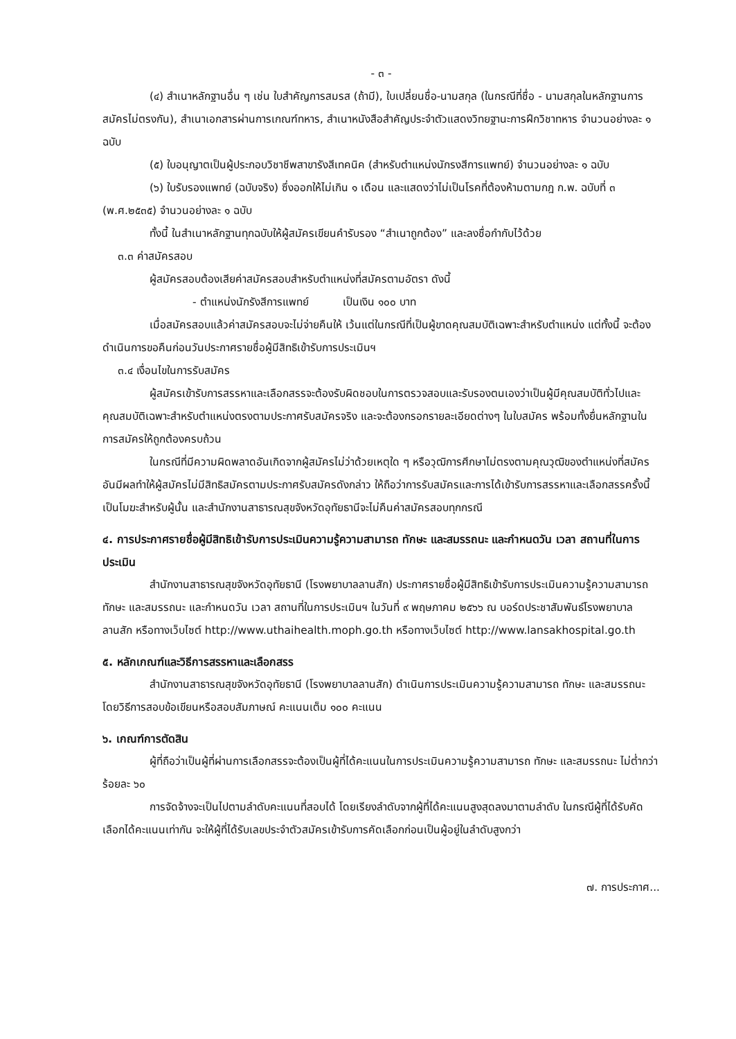- ๓ -
(๔) สำเนาหลักฐานอื่น ๆ เช่น ใบสำคัญการสมรส (ถ้ามี), ใบเปลี่ยนชื่อ-นามสกุล (ในกรณีที่ชื่อ - นามสกุลในหลักฐานการสมัครไม่ตรงกัน), สำเนาเอกสารผ่านการเกณฑ์ทหาร, สำเนาหนังสือสำคัญประจำตัวแสดงวิทยฐานะการฝึกวิชาทหาร จำนวนอย่างละ ๑ ฉบับ
(๕) ใบอนุญาตเป็นผู้ประกอบวิชาชีพสาขารังสีเทคนิค (สำหรับตำแหน่งนักรงสีการแพทย์) จำนวนอย่างละ ๑ ฉบับ
(๖) ใบรับรองแพทย์ (ฉบับจริง) ซึ่งออกให้ไม่เกิน ๑ เดือน และแสดงว่าไม่เป็นโรคที่ต้องห้ามตามกฎ ก.พ. ฉบับที่ ๓ (พ.ศ.๒๕๓๕) จำนวนอย่างละ ๑ ฉบับ
ทั้งนี้ ในสำเนาหลักฐานทุกฉบับให้ผู้สมัครเขียนคำรับรอง “สำเนาถูกต้อง” และลงชื่อกำกับไว้ด้วย
๓.๓ ค่าสมัครสอบ
ผู้สมัครสอบต้องเสียค่าสมัครสอบสำหรับตำแหน่งที่สมัครตามอัตรา ดังนี้
- ตำแหน่งนักรังสีการแพทย์ เป็นเงิน ๑๐๐ บาท
เมื่อสมัครสอบแล้วค่าสมัครสอบจะไม่จ่ายคืนให้ เว้นแต่ในกรณีที่เป็นผู้ขาดคุณสมบัติเฉพาะสำหรับตำแหน่ง แต่ทั้งนี้ จะต้องดำเนินการขอคืนก่อนวันประกาศรายชื่อผู้มีสิทธิเข้ารับการประเมินฯ
๓.๔ เงื่อนไขในการรับสมัคร
ผู้สมัครเข้ารับการสรรหาและเลือกสรรจะต้องรับผิดชอบในการตรวจสอบและรับรองตนเองว่าเป็นผู้มีคุณสมบัติทั่วไปและคุณสมบัติเฉพาะสำหรับตำแหน่งตรงตามประกาศรับสมัครจริง และจะต้องกรอกรายละเอียดต่างๆ ในใบสมัคร พร้อมทั้งยื่นหลักฐานในการสมัครให้ถูกต้องครบถ้วน
ในกรณีที่มีความผิดพลาดอันเกิดจากผู้สมัครไม่ว่าด้วยเหตุใด ๆ หรือวุฒิการศึกษาไม่ตรงตามคุณวุฒิของตำแหน่งที่สมัคร อันมีผลทำให้ผู้สมัครไม่มีสิทธิสมัครตามประกาศรับสมัครดังกล่าว ให้ถือว่าการรับสมัครและการได้เข้ารับการสรรหาและเลือกสรรครั้งนี้เป็นโมฆะสำหรับผู้นั้น และสำนักงานสาธารณสุขจังหวัดอุทัยธานีจะไม่คืนค่าสมัครสอบทุกกรณี
๔. การประกาศรายชื่อผู้มีสิทธิเข้ารับการประเมินความรู้ความสามารถ ทักษะ และสมรรถนะ และกำหนดวัน เวลา สถานที่ในการประเมิน
สำนักงานสาธารณสุขจังหวัดอุทัยธานี (โรงพยาบาลลานสัก) ประกาศรายชื่อผู้มีสิทธิเข้ารับการประเมินความรู้ความสามารถ ทักษะ และสมรรถนะ และกำหนดวัน เวลา สถานที่ในการประเมินฯ ในวันที่ ๙ พฤษภาคม ๒๕๖๖ ณ บอร์ดประชาสัมพันธ์โรงพยาบาลลานสัก หรือทางเว็บไซต์ http://www.uthaihealth.moph.go.th หรือทางเว็บไซต์ http://www.lansakhospital.go.th
๕. หลักเกณฑ์และวิธีการสรรหาและเลือกสรร
สำนักงานสาธารณสุขจังหวัดอุทัยธานี (โรงพยาบาลลานสัก) ดำเนินการประเมินความรู้ความสามารถ ทักษะ และสมรรถนะ โดยวิธีการสอบข้อเขียนหรือสอบสัมภาษณ์ คะแนนเต็ม ๑๐๐ คะแนน
๖. เกณฑ์การตัดสิน
ผู้ที่ถือว่าเป็นผู้ที่ผ่านการเลือกสรรจะต้องเป็นผู้ที่ได้คะแนนในการประเมินความรู้ความสามารถ ทักษะ และสมรรถนะ ไม่ต่ำกว่าร้อยละ ๖๐
การจัดจ้างจะเป็นไปตามลำดับคะแนนที่สอบได้ โดยเรียงลำดับจากผู้ที่ได้คะแนนสูงสุดลงมาตามลำดับ ในกรณีผู้ที่ได้รับคัดเลือกได้คะแนนเท่ากัน จะให้ผู้ที่ได้รับเลขประจำตัวสมัครเข้ารับการคัดเลือกก่อนเป็นผู้อยู่ในลำดับสูงกว่า
๗. การประกาศ...